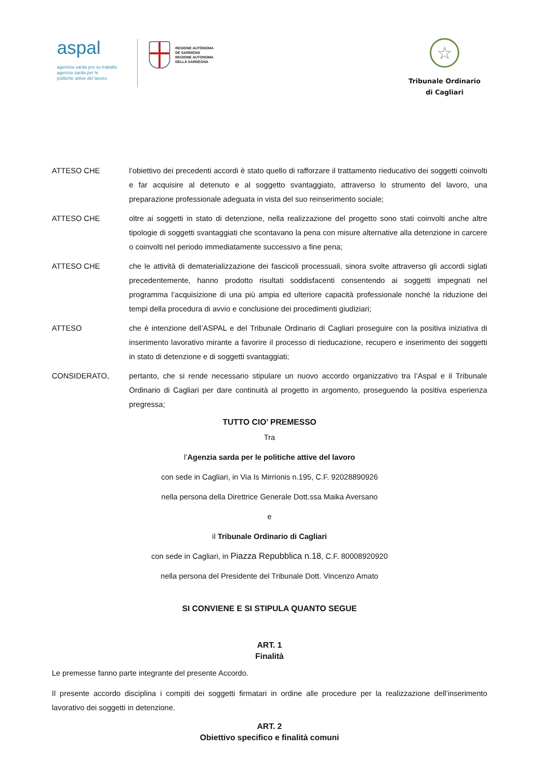aspal
agentzia sarda pro su traballu
agenzia sarda per le
politiche attive del lavoro
REGIONE AUTÒNOMA
DE SARDIGNA
REGIONE AUTONOMA
DELLA SARDEGNA
☆
Tribunale Ordinario
di Cagliari
ATTESO CHE l’obiettivo dei precedenti accordi è stato quello di rafforzare il trattamento rieducativo dei soggetti coinvolti e far acquisire al detenuto e al soggetto svantaggiato, attraverso lo strumento del lavoro, una preparazione professionale adeguata in vista del suo reinserimento sociale;
ATTESO CHE oltre ai soggetti in stato di detenzione, nella realizzazione del progetto sono stati coinvolti anche altre tipologie di soggetti svantaggiati che scontavano la pena con misure alternative alla detenzione in carcere o coinvolti nel periodo immediatamente successivo a fine pena;
ATTESO CHE che le attività di dematerializzazione dei fascicoli processuali, sinora svolte attraverso gli accordi siglati precedentemente, hanno prodotto risultati soddisfacenti consentendo ai soggetti impegnati nel programma l’acquisizione di una più ampia ed ulteriore capacità professionale nonché la riduzione dei tempi della procedura di avvio e conclusione dei procedimenti giudiziari;
ATTESO che è intenzione dell’ASPAL e del Tribunale Ordinario di Cagliari proseguire con la positiva iniziativa di inserimento lavorativo mirante a favorire il processo di rieducazione, recupero e inserimento dei soggetti in stato di detenzione e di soggetti svantaggiati;
CONSIDERATO, pertanto, che si rende necessario stipulare un nuovo accordo organizzativo tra l’Aspal e il Tribunale Ordinario di Cagliari per dare continuità al progetto in argomento, proseguendo la positiva esperienza pregressa;
TUTTO CIO’ PREMESSO
Tra
l’Agenzia sarda per le politiche attive del lavoro
con sede in Cagliari, in Via Is Mirrionis n.195, C.F. 92028890926
nella persona della Direttrice Generale Dott.ssa Maika Aversano
e
il Tribunale Ordinario di Cagliari
con sede in Cagliari, in Piazza Repubblica n.18, C.F. 80008920920
nella persona del Presidente del Tribunale Dott. Vincenzo Amato
SI CONVIENE E SI STIPULA QUANTO SEGUE
ART. 1
Finalità
Le premesse fanno parte integrante del presente Accordo.
Il presente accordo disciplina i compiti dei soggetti firmatari in ordine alle procedure per la realizzazione dell’inserimento lavorativo dei soggetti in detenzione.
ART. 2
Obiettivo specifico e finalità comuni